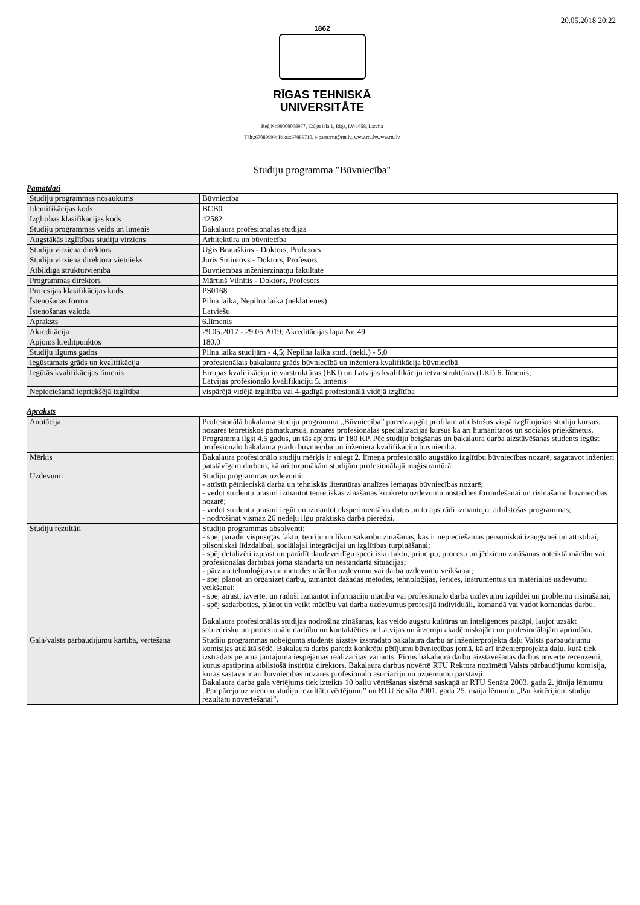20.05.2018 20:22
1862
RĪGAS TEHNISKĀ
UNIVERSITĀTE
Reģ.Nr.90000068977, Kaļķu iela 1, Rīga, LV-1658, Latvija
Tālr.:67089999; Fakss:67089710, e-pasts:rtu@rtu.lv, www.rtu.lvwww.rtu.lv
Studiju programma "Būvniecība"
Pamatdati
| Studiju programmas nosaukums | Būvniecība |
| Identifikācijas kods | BCB0 |
| Izglītības klasifikācijas kods | 42582 |
| Studiju programmas veids un līmenis | Bakalaura profesionālās studijas |
| Augstākās izglītības studiju virziens | Arhitektūra un būvniecība |
| Studiju virziena direktors | Uģis Bratuškins - Doktors, Profesors |
| Studiju virziena direktora vietnieks | Juris Smirnovs - Doktors, Profesors |
| Atbildīgā struktūrvienība | Būvniecības inženierzinātņu fakultāte |
| Programmas direktors | Mārtiņš Vilnītis - Doktors, Profesors |
| Profesijas klasifikācijas kods | PS0168 |
| Īstenošanas forma | Pilna laika, Nepilna laika (neklātienes) |
| Īstenošanas valoda | Latviešu |
| Apraksts | 6.līmenis |
| Akreditācija | 29.05.2017 - 29.05.2019; Akreditācijas lapa Nr. 49 |
| Apjoms kredītpunktos | 180.0 |
| Studiju ilgums gados | Pilna laika studijām - 4,5; Nepilna laika stud. (nekl.) - 5,0 |
| Iegūstamais grāds un kvalifikācija | profesionālais bakalaura grāds būvniecībā un inženiera kvalifikācija būvniecībā |
| Iegūtās kvalifikācijas līmenis | Eiropas kvalifikāciju ietvarstruktūras (EKI) un Latvijas kvalifikāciju ietvarstruktūras (LKI) 6. līmenis; Latvijas profesionālo kvalifikāciju 5. līmenis |
| Nepieciešamā iepriekšējā izglītība | vispārējā vidējā izglītība vai 4-gadīgā profesionālā vidējā izglītība |
Apraksts
| Anotācija | Profesionālā bakalaura studiju programma „Būvniecība” paredz apgūt profilam atbilstošus vispārizglītojošos studiju kursus, nozares teorētiskos pamatkursus, nozares profesionālās specializācijas kursus kā arī humanitāros un sociālos priekšmetus. Programma ilgst 4,5 gadus, un tās apjoms ir 180 KP. Pēc studiju beigšanas un bakalaura darba aizstāvēšanas students iegūst profesionālo bakalaura grādu būvniecībā un inženiera kvalifikāciju būvniecībā. |
| Mērķis | Bakalaura profesionālo studiju mērķis ir sniegt 2. līmeņa profesionālo augstāko izglītību būvniecības nozarē, sagatavot inženieri patstāvīgam darbam, kā arī turpmākām studijām profesionālajā maģistrantūrā. |
| Uzdevumi | Studiju programmas uzdevumi: - attīstīt pētnieciskā darba un tehniskās literatūras analīzes iemaņas būvniecības nozarē; - vedot studentu prasmi izmantot teorētiskās zināšanas konkrētu uzdevumu nostādnes formulēšanai un risināšanai būvniecības nozarē; - vedot studentu prasmi iegūt un izmantot eksperimentālos datus un to apstrādi izmantojot atbilstošas programmas; - nodrošināt vismaz 26 nedēļu ilgu praktiskā darba pieredzi. |
| Studiju rezultāti | Studiju programmas absolventi: - spēj parādīt vispusīgas faktu, teoriju un likumsakarību zināšanas, kas ir nepieciešamas personiskai izaugsmei un attīstībai, pilsoniskai līdzdalībai, sociālajai integrācijai un izglītības turpināšanai; - spēj detalizēti izprast un parādīt daudzveidīgu specifisku faktu, principu, procesu un jēdzienu zināšanas noteiktā mācību vai profesionālās darbības jomā standarta un nestandarta situācijās; - pārzina tehnoloģijas un metodes mācību uzdevumu vai darba uzdevumu veikšanai; - spēj plānot un organizēt darbu, izmantot dažādas metodes, tehnoloģijas, ierīces, instrumentus un materiālus uzdevumu veikšanai; - spēj atrast, izvērtēt un radoši izmantot informāciju mācību vai profesionālo darba uzdevumu izpildei un problēmu risināšanai; - spēj sadarboties, plānot un veikt mācību vai darba uzdevumus profesijā individuāli, komandā vai vadot komandas darbu. Bakalaura profesionālās studijas nodrošina zināšanas, kas veido augstu kultūras un inteliģences pakāpi, ļaujot uzsākt sabiedrisku un profesionālu darbību un kontaktēties ar Latvijas un ārzemju akadēmiskajām un profesionālajām aprindām. |
| Gala/valsts pārbaudījumu kārtība, vērtēšana | Studiju programmas nobeigumā students aizstāv izstrādāto bakalaura darbu ar inženierprojekta daļu Valsts pārbaudījumu komisijas atklātā sēdē. Bakalaura darbs paredz konkrētu pētījumu būvniecības jomā, kā arī inženierprojekta daļu, kurā tiek izstrādāts pētāmā jautājuma iespējamās realizācijas variants. Pirms bakalaura darbu aizstāvēšanas darbus novērtē recenzenti, kurus apstiprina atbilstošā institūta direktors. Bakalaura darbus novērtē RTU Rektora nozīmētā Valsts pārbaudījumu komisija, kuras sastāvā ir arī būvniecības nozares profesionālo asociāciju un uzņēmumu pārstāvji. Bakalaura darba gala vērtējums tiek izteikts 10 ballu vērtēšanas sistēmā saskaņā ar RTU Senāta 2003. gada 2. jūnija lēmumu „Par pāreju uz vienotu studiju rezultātu vērtējumu” un RTU Senāta 2001. gada 25. maija lēmumu „Par kritērijiem studiju rezultātu novērtēšanai”. |